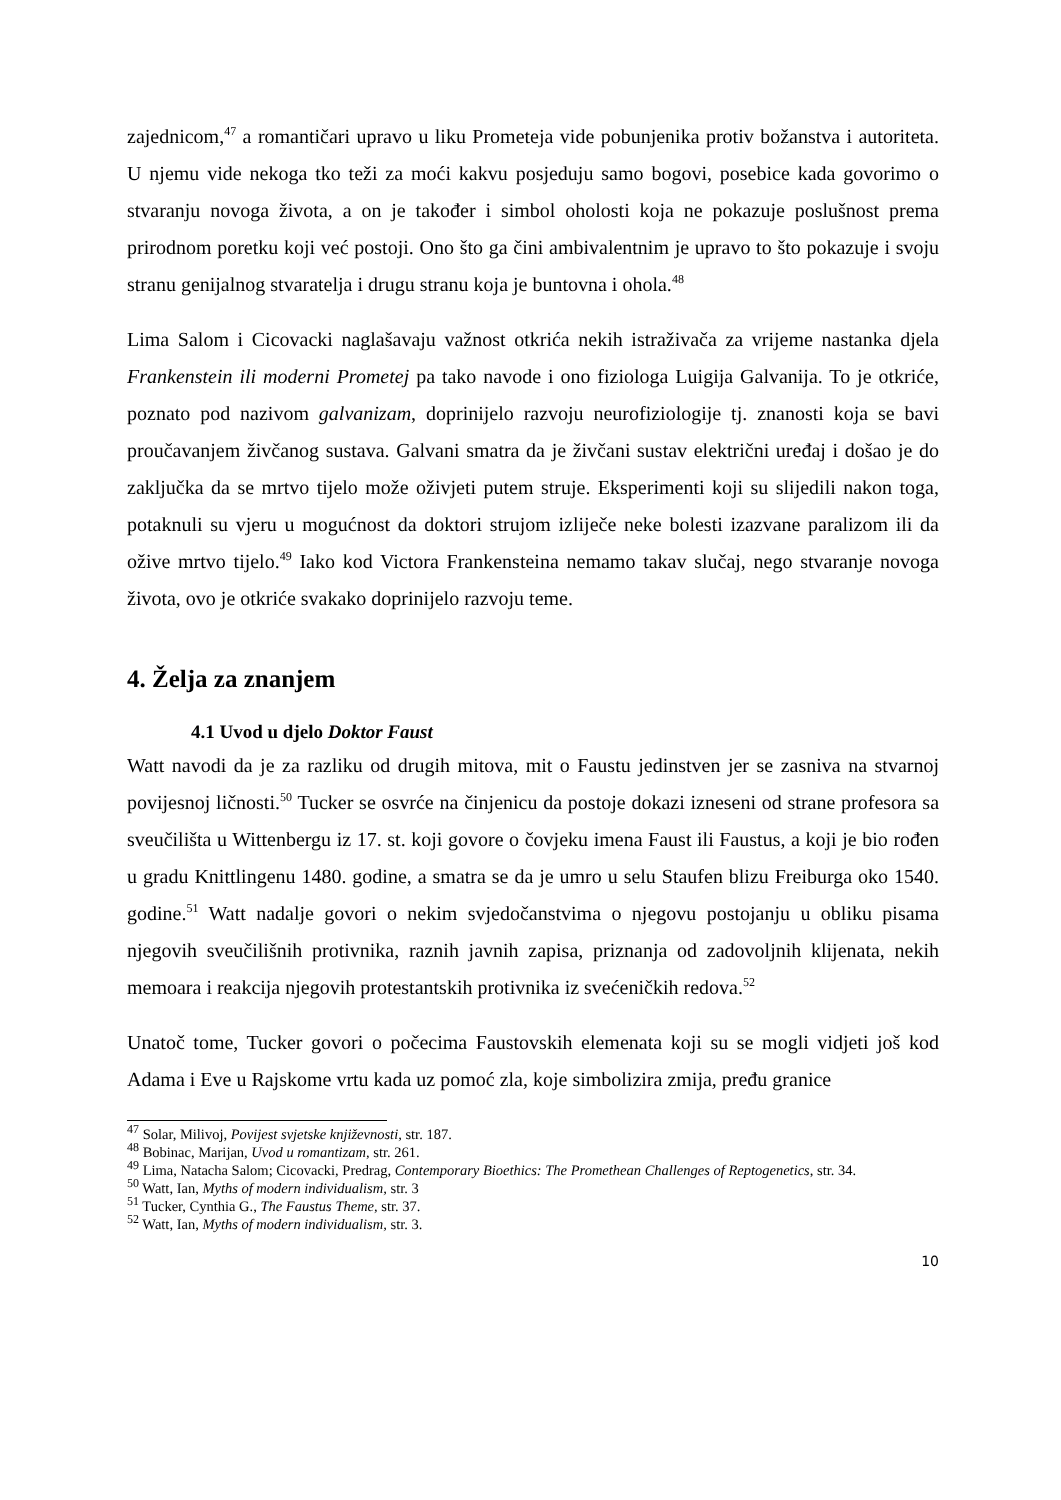zajednicom,<sup>47</sup> a romantičari upravo u liku Prometeja vide pobunjenika protiv božanstva i autoriteta. U njemu vide nekoga tko teži za moći kakvu posjeduju samo bogovi, posebice kada govorimo o stvaranju novoga života, a on je također i simbol oholosti koja ne pokazuje poslušnost prema prirodnom poretku koji već postoji. Ono što ga čini ambivalentnim je upravo to što pokazuje i svoju stranu genijalnog stvaratelja i drugu stranu koja je buntovna i ohola.<sup>48</sup>
Lima Salom i Cicovacki naglašavaju važnost otkrića nekih istraživača za vrijeme nastanka djela Frankenstein ili moderni Prometej pa tako navode i ono fiziologa Luigija Galvanija. To je otkriće, poznato pod nazivom galvanizam, doprinijelo razvoju neurofiziologije tj. znanosti koja se bavi proučavanjem živčanog sustava. Galvani smatra da je živčani sustav električni uređaj i došao je do zaključka da se mrtvo tijelo može oživjeti putem struje. Eksperimenti koji su slijedili nakon toga, potaknuli su vjeru u mogućnost da doktori strujom izliječe neke bolesti izazvane paralizom ili da ožive mrtvo tijelo.<sup>49</sup> Iako kod Victora Frankensteina nemamo takav slučaj, nego stvaranje novoga života, ovo je otkriće svakako doprinijelo razvoju teme.
4. Želja za znanjem
4.1 Uvod u djelo Doktor Faust
Watt navodi da je za razliku od drugih mitova, mit o Faustu jedinstven jer se zasniva na stvarnoj povijesnoj ličnosti.<sup>50</sup> Tucker se osvrće na činjenicu da postoje dokazi izneseni od strane profesora sa sveučilišta u Wittenbergu iz 17. st. koji govore o čovjeku imena Faust ili Faustus, a koji je bio rođen u gradu Knittlingenu 1480. godine, a smatra se da je umro u selu Staufen blizu Freiburga oko 1540. godine.<sup>51</sup> Watt nadalje govori o nekim svjedočanstvima o njegovu postojanju u obliku pisama njegovih sveučilišnih protivnika, raznih javnih zapisa, priznanja od zadovoljnih klijenata, nekih memoara i reakcija njegovih protestantskih protivnika iz svećeničkih redova.<sup>52</sup>
Unatoč tome, Tucker govori o počecima Faustovskih elemenata koji su se mogli vidjeti još kod Adama i Eve u Rajskome vrtu kada uz pomoć zla, koje simbolizira zmija, pređu granice
<sup>47</sup> Solar, Milivoj, Povijest svjetske književnosti, str. 187.
<sup>48</sup> Bobinac, Marijan, Uvod u romantizam, str. 261.
<sup>49</sup> Lima, Natacha Salom; Cicovacki, Predrag, Contemporary Bioethics: The Promethean Challenges of Reptogenetics, str. 34.
<sup>50</sup> Watt, Ian, Myths of modern individualism, str. 3
<sup>51</sup> Tucker, Cynthia G., The Faustus Theme, str. 37.
<sup>52</sup> Watt, Ian, Myths of modern individualism, str. 3.
10